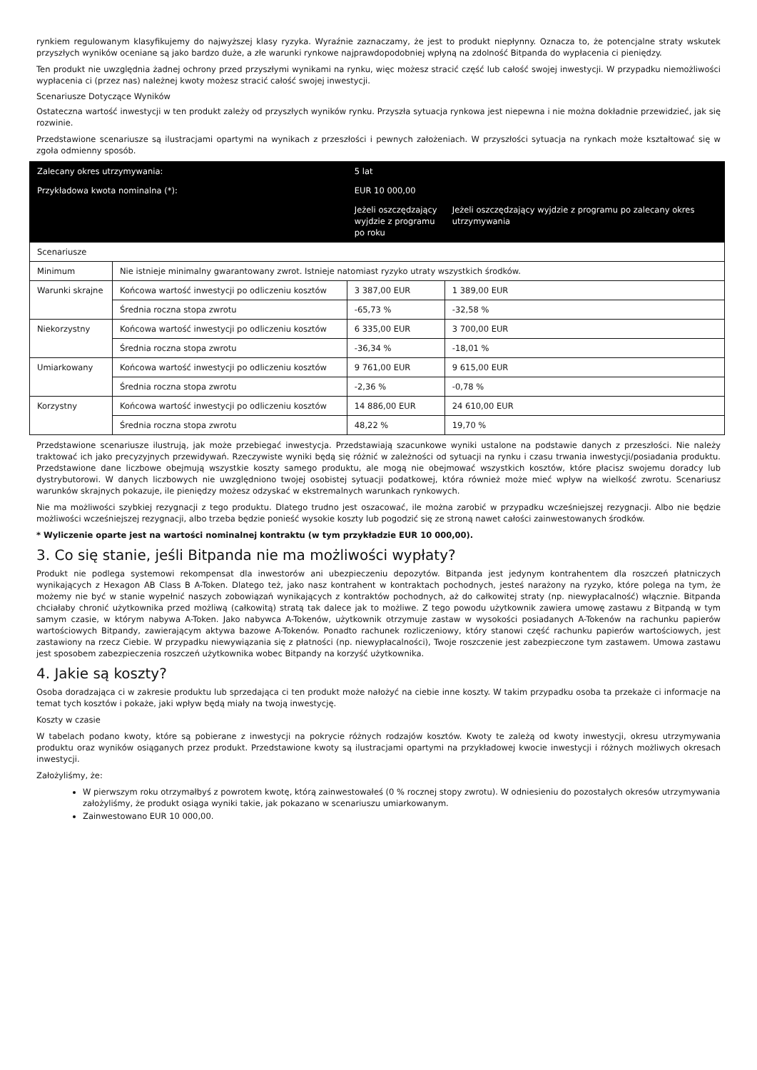rynkiem regulowanym klasyfikujemy do najwyższej klasy ryzyka. Wyraźnie zaznaczamy, że jest to produkt niepłynny. Oznacza to, że potencjalne straty wskutek przyszłych wyników oceniane są jako bardzo duże, a złe warunki rynkowe najprawdopodobniej wpłyną na zdolność Bitpanda do wypłacenia ci pieniędzy.
Ten produkt nie uwzględnia żadnej ochrony przed przyszłymi wynikami na rynku, więc możesz stracić część lub całość swojej inwestycji. W przypadku niemożliwości wypłacenia ci (przez nas) należnej kwoty możesz stracić całość swojej inwestycji.
Scenariusze Dotyczące Wyników
Ostateczna wartość inwestycji w ten produkt zależy od przyszłych wyników rynku. Przyszła sytuacja rynkowa jest niepewna i nie można dokładnie przewidzieć, jak się rozwinie.
Przedstawione scenariusze są ilustracjami opartymi na wynikach z przeszłości i pewnych założeniach. W przyszłości sytuacja na rynkach może kształtować się w zgoła odmienny sposób.
| Zalecany okres utrzymywania: | | 5 lat | |
| Przykładowa kwota nominalna (*): | | EUR 10 000,00 | |
| | | Jeżeli oszczędzający wyjdzie z programu po roku | Jeżeli oszczędzający wyjdzie z programu po zalecany okres utrzymywania |
| Scenariusze | | | |
| Minimum | Nie istnieje minimalny gwarantowany zwrot. Istnieje natomiast ryzyko utraty wszystkich środków. | | |
| Warunki skrajne | Końcowa wartość inwestycji po odliczeniu kosztów | 3 387,00 EUR | 1 389,00 EUR |
| | Średnia roczna stopa zwrotu | -65,73 % | -32,58 % |
| Niekorzystny | Końcowa wartość inwestycji po odliczeniu kosztów | 6 335,00 EUR | 3 700,00 EUR |
| | Średnia roczna stopa zwrotu | -36,34 % | -18,01 % |
| Umiarkowany | Końcowa wartość inwestycji po odliczeniu kosztów | 9 761,00 EUR | 9 615,00 EUR |
| | Średnia roczna stopa zwrotu | -2,36 % | -0,78 % |
| Korzystny | Końcowa wartość inwestycji po odliczeniu kosztów | 14 886,00 EUR | 24 610,00 EUR |
| | Średnia roczna stopa zwrotu | 48,22 % | 19,70 % |
Przedstawione scenariusze ilustrują, jak może przebiegać inwestycja. Przedstawiają szacunkowe wyniki ustalone na podstawie danych z przeszłości. Nie należy traktować ich jako precyzyjnych przewidywań. Rzeczywiste wyniki będą się różnić w zależności od sytuacji na rynku i czasu trwania inwestycji/posiadania produktu. Przedstawione dane liczbowe obejmują wszystkie koszty samego produktu, ale mogą nie obejmować wszystkich kosztów, które płacisz swojemu doradcy lub dystrybutorowi. W danych liczbowych nie uwzględniono twojej osobistej sytuacji podatkowej, która również może mieć wpływ na wielkość zwrotu. Scenariusz warunków skrajnych pokazuje, ile pieniędzy możesz odzyskać w ekstremalnych warunkach rynkowych.
Nie ma możliwości szybkiej rezygnacji z tego produktu. Dlatego trudno jest oszacować, ile można zarobić w przypadku wcześniejszej rezygnacji. Albo nie będzie możliwości wcześniejszej rezygnacji, albo trzeba będzie ponieść wysokie koszty lub pogodzić się ze stroną nawet całości zainwestowanych środków.
* Wyliczenie oparte jest na wartości nominalnej kontraktu (w tym przykładzie EUR 10 000,00).
3. Co się stanie, jeśli Bitpanda nie ma możliwości wypłaty?
Produkt nie podlega systemowi rekompensat dla inwestorów ani ubezpieczeniu depozytów. Bitpanda jest jedynym kontrahentem dla roszczeń płatniczych wynikających z Hexagon AB Class B A-Token. Dlatego też, jako nasz kontrahent w kontraktach pochodnych, jesteś narażony na ryzyko, które polega na tym, że możemy nie być w stanie wypełnić naszych zobowiązań wynikających z kontraktów pochodnych, aż do całkowitej straty (np. niewypłacalność) włącznie. Bitpanda chciałaby chronić użytkownika przed możliwą (całkowitą) stratą tak dalece jak to możliwe. Z tego powodu użytkownik zawiera umowę zastawu z Bitpandą w tym samym czasie, w którym nabywa A-Token. Jako nabywca A-Tokenów, użytkownik otrzymuje zastaw w wysokości posiadanych A-Tokenów na rachunku papierów wartościowych Bitpandy, zawierającym aktywa bazowe A-Tokenów. Ponadto rachunek rozliczeniowy, który stanowi część rachunku papierów wartościowych, jest zastawiony na rzecz Ciebie. W przypadku niewywiązania się z płatności (np. niewypłacalności), Twoje roszczenie jest zabezpieczone tym zastawem. Umowa zastawu jest sposobem zabezpieczenia roszczeń użytkownika wobec Bitpandy na korzyść użytkownika.
4. Jakie są koszty?
Osoba doradzająca ci w zakresie produktu lub sprzedająca ci ten produkt może nałożyć na ciebie inne koszty. W takim przypadku osoba ta przekaże ci informacje na temat tych kosztów i pokaże, jaki wpływ będą miały na twoją inwestycję.
Koszty w czasie
W tabelach podano kwoty, które są pobierane z inwestycji na pokrycie różnych rodzajów kosztów. Kwoty te zależą od kwoty inwestycji, okresu utrzymywania produktu oraz wyników osiąganych przez produkt. Przedstawione kwoty są ilustracjami opartymi na przykładowej kwocie inwestycji i różnych możliwych okresach inwestycji.
Założyliśmy, że:
W pierwszym roku otrzymałbyś z powrotem kwotę, którą zainwestowałeś (0 % rocznej stopy zwrotu). W odniesieniu do pozostałych okresów utrzymywania założyliśmy, że produkt osiąga wyniki takie, jak pokazano w scenariuszu umiarkowanym.
Zainwestowano EUR 10 000,00.